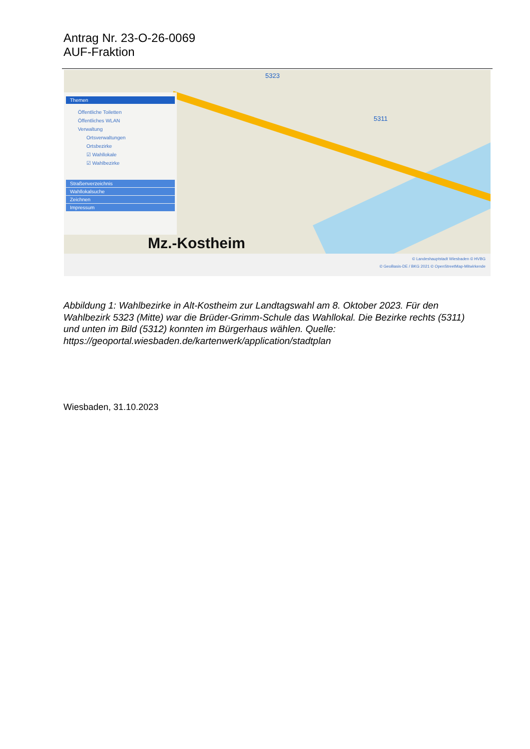Antrag Nr. 23-O-26-0069
AUF-Fraktion
5323
5311
Themen
Öffentliche Toiletten
Öffentliches WLAN
Verwaltung
Ortsverwaltungen
Ortsbezirke
☑ Wahllokale
☑ Wahlbezirke
Straßenverzeichnis
Wahllokalsuche
Zeichnen
Impressum
Mz.-Kostheim
© Landeshauptstadt Wiesbaden © HVBG
© GeoBasis-DE / BKG 2021 © OpenStreetMap-Mitwirkende
Abbildung 1: Wahlbezirke in Alt-Kostheim zur Landtagswahl am 8. Oktober 2023. Für den Wahlbezirk 5323 (Mitte) war die Brüder-Grimm-Schule das Wahllokal. Die Bezirke rechts (5311) und unten im Bild (5312) konnten im Bürgerhaus wählen. Quelle: https://geoportal.wiesbaden.de/kartenwerk/application/stadtplan
Wiesbaden, 31.10.2023